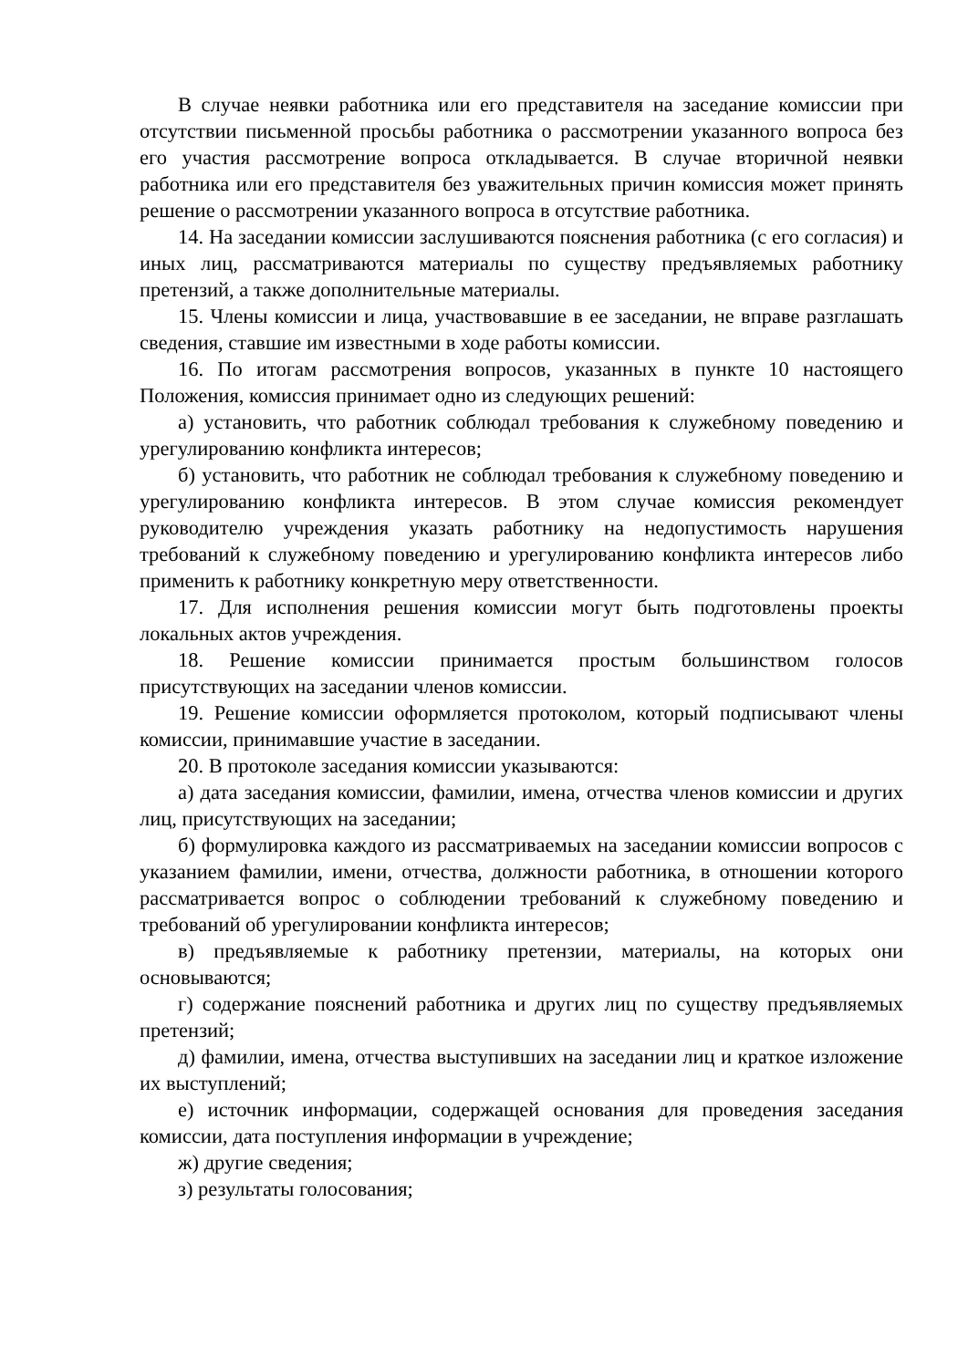В случае неявки работника или его представителя на заседание комиссии при отсутствии письменной просьбы работника о рассмотрении указанного вопроса без его участия рассмотрение вопроса откладывается. В случае вторичной неявки работника или его представителя без уважительных причин комиссия может принять решение о рассмотрении указанного вопроса в отсутствие работника.
14. На заседании комиссии заслушиваются пояснения работника (с его согласия) и иных лиц, рассматриваются материалы по существу предъявляемых работнику претензий, а также дополнительные материалы.
15. Члены комиссии и лица, участвовавшие в ее заседании, не вправе разглашать сведения, ставшие им известными в ходе работы комиссии.
16. По итогам рассмотрения вопросов, указанных в пункте 10 настоящего Положения, комиссия принимает одно из следующих решений:
а) установить, что работник соблюдал требования к служебному поведению и урегулированию конфликта интересов;
б) установить, что работник не соблюдал требования к служебному поведению и урегулированию конфликта интересов. В этом случае комиссия рекомендует руководителю учреждения указать работнику на недопустимость нарушения требований к служебному поведению и урегулированию конфликта интересов либо применить к работнику конкретную меру ответственности.
17. Для исполнения решения комиссии могут быть подготовлены проекты локальных актов учреждения.
18. Решение комиссии принимается простым большинством голосов присутствующих на заседании членов комиссии.
19. Решение комиссии оформляется протоколом, который подписывают члены комиссии, принимавшие участие в заседании.
20. В протоколе заседания комиссии указываются:
а) дата заседания комиссии, фамилии, имена, отчества членов комиссии и других лиц, присутствующих на заседании;
б) формулировка каждого из рассматриваемых на заседании комиссии вопросов с указанием фамилии, имени, отчества, должности работника, в отношении которого рассматривается вопрос о соблюдении требований к служебному поведению и требований об урегулировании конфликта интересов;
в) предъявляемые к работнику претензии, материалы, на которых они основываются;
г) содержание пояснений работника и других лиц по существу предъявляемых претензий;
д) фамилии, имена, отчества выступивших на заседании лиц и краткое изложение их выступлений;
е) источник информации, содержащей основания для проведения заседания комиссии, дата поступления информации в учреждение;
ж) другие сведения;
з) результаты голосования;